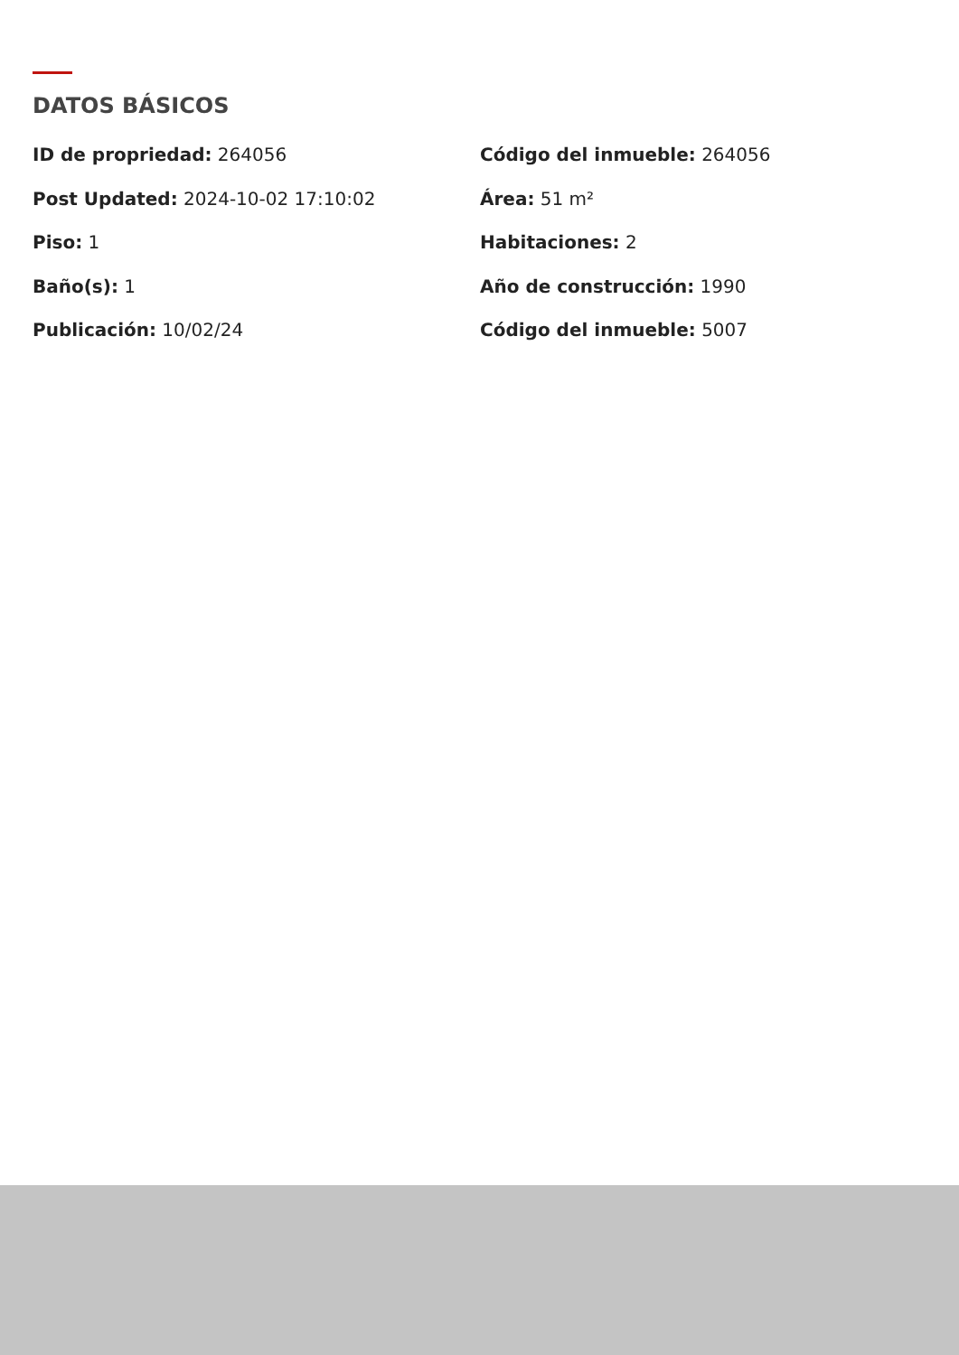DATOS BÁSICOS
ID de propriedad: 264056
Código del inmueble: 264056
Post Updated: 2024-10-02 17:10:02
Área: 51 m²
Piso: 1
Habitaciones: 2
Baño(s): 1
Año de construcción: 1990
Publicación: 10/02/24
Código del inmueble: 5007